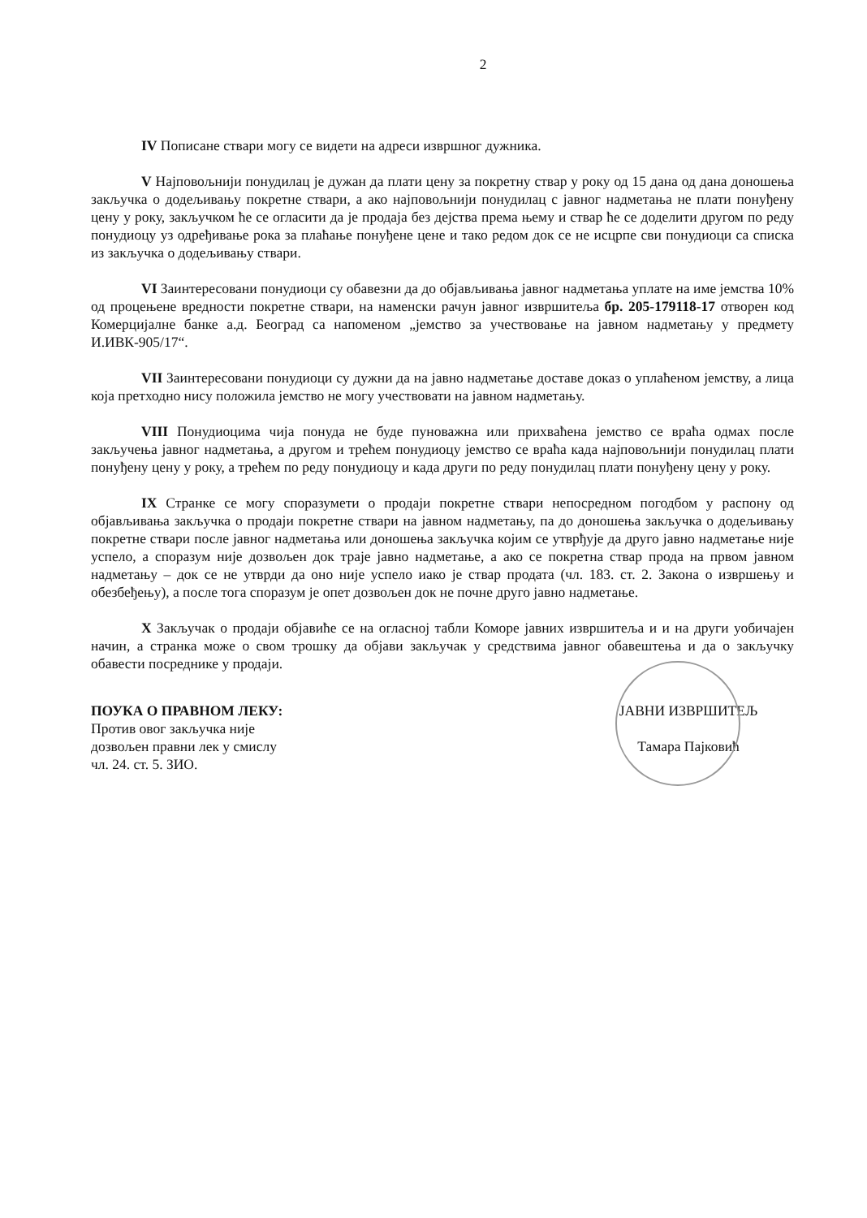2
IV Пописане ствари могу се видети на адреси извршног дужника.
V Најповољнији понудилац је дужан да плати цену за покретну ствар у року од 15 дана од дана доношења закључка о додељивању покретне ствари, а ако најповољнији понудилац с јавног надметања не плати понуђену цену у року, закључком ће се огласити да је продаја без дејства према њему и ствар ће се доделити другом по реду понудиоцу уз одређивање рока за плаћање понуђене цене и тако редом док се не исцрпе сви понудиоци са списка из закључка о додељивању ствари.
VI Заинтересовани понудиоци су обавезни да до објављивања јавног надметања уплате на име јемства 10% од процењене вредности покретне ствари, на наменски рачун јавног извршитеља бр. 205-179118-17 отворен код Комерцијалне банке а.д. Београд са напоменом „јемство за учествовање на јавном надметању у предмету И.ИВК-905/17“.
VII Заинтересовани понудиоци су дужни да на јавно надметање доставе доказ о уплаћеном јемству, а лица која претходно нису положила јемство не могу учествовати на јавном надметању.
VIII Понудиоцима чија понуда не буде пуноважна или прихваћена јемство се враћа одмах после закључења јавног надметања, а другом и трећем понудиоцу јемство се враћа када најповољнији понудилац плати понуђену цену у року, а трећем по реду понудиоцу и када други по реду понудилац плати понуђену цену у року.
IX Странке се могу споразумети о продаји покретне ствари непосредном погодбом у распону од објављивања закључка о продаји покретне ствари на јавном надметању, па до доношења закључка о додељивању покретне ствари после јавног надметања или доношења закључка којим се утврђује да друго јавно надметање није успело, а споразум није дозвољен док траје јавно надметање, а ако се покретна ствар прода на првом јавном надметању – док се не утврди да оно није успело иако је ствар продата (чл. 183. ст. 2. Закона о извршењу и обезбеђењу), а после тога споразум је опет дозвољен док не почне друго јавно надметање.
X Закључак о продаји објавиће се на огласној табли Коморе јавних извршитеља и и на други уобичајен начин, а странка може о свом трошку да објави закључак у средствима јавног обавештења и да о закључку обавести посреднике у продаји.
ПОУКА О ПРАВНОМ ЛЕКУ:
Против овог закључка није
дозвољен правни лек у смислу
чл. 24. ст. 5. ЗИО.
ЈАВНИ ИЗВРШИТЕЉ
Тамара Пајковић